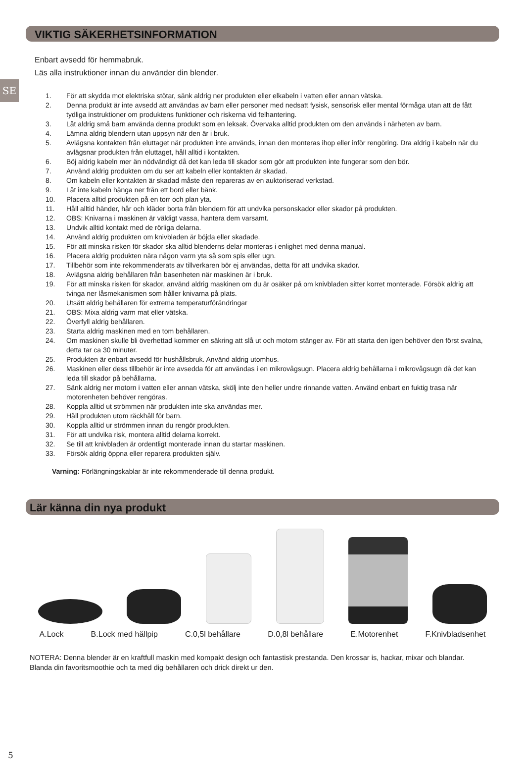VIKTIG SÄKERHETSINFORMATION
SE
Enbart avsedd för hemmabruk.
Läs alla instruktioner innan du använder din blender.
1. För att skydda mot elektriska stötar, sänk aldrig ner produkten eller elkabeln i vatten eller annan vätska.
2. Denna produkt är inte avsedd att användas av barn eller personer med nedsatt fysisk, sensorisk eller mental förmåga utan att de fått tydliga instruktioner om produktens funktioner och riskerna vid felhantering.
3. Låt aldrig små barn använda denna produkt som en leksak. Övervaka alltid produkten om den används i närheten av barn.
4. Lämna aldrig blendern utan uppsyn när den är i bruk.
5. Avlägsna kontakten från eluttaget när produkten inte används, innan den monteras ihop eller inför rengöring. Dra aldrig i kabeln när du avlägsnar produkten från eluttaget, håll alltid i kontakten.
6. Böj aldrig kabeln mer än nödvändigt då det kan leda till skador som gör att produkten inte fungerar som den bör.
7. Använd aldrig produkten om du ser att kabeln eller kontakten är skadad.
8. Om kabeln eller kontakten är skadad måste den repareras av en auktoriserad verkstad.
9. Låt inte kabeln hänga ner från ett bord eller bänk.
10. Placera alltid produkten på en torr och plan yta.
11. Håll alltid händer, hår och kläder borta från blendern för att undvika personskador eller skador på produkten.
12. OBS: Knivarna i maskinen är väldigt vassa, hantera dem varsamt.
13. Undvik alltid kontakt med de rörliga delarna.
14. Använd aldrig produkten om knivbladen är böjda eller skadade.
15. För att minska risken för skador ska alltid blenderns delar monteras i enlighet med denna manual.
16. Placera aldrig produkten nära någon varm yta så som spis eller ugn.
17. Tillbehör som inte rekommenderats av tillverkaren bör ej användas, detta för att undvika skador.
18. Avlägsna aldrig behållaren från basenheten när maskinen är i bruk.
19. För att minska risken för skador, använd aldrig maskinen om du är osäker på om knivbladen sitter korret monterade. Försök aldrig att tvinga ner låsmekanismen som håller knivarna på plats.
20. Utsätt aldrig behållaren för extrema temperaturförändringar
21. OBS: Mixa aldrig varm mat eller vätska.
22. Överfyll aldrig behållaren.
23. Starta aldrig maskinen med en tom behållaren.
24. Om maskinen skulle bli överhettad kommer en säkring att slå ut och motorn stänger av. För att starta den igen behöver den först svalna, detta tar ca 30 minuter.
25. Produkten är enbart avsedd för hushållsbruk. Använd aldrig utomhus.
26. Maskinen eller dess tillbehör är inte avsedda för att användas i en mikrovågsugn. Placera aldrig behållarna i mikrovågsugn då det kan leda till skador på behållarna.
27. Sänk aldrig ner motorn i vatten eller annan vätska, skölj inte den heller undre rinnande vatten. Använd enbart en fuktig trasa när motorenheten behöver rengöras.
28. Koppla alltid ut strömmen när produkten inte ska användas mer.
29. Håll produkten utom räckhåll för barn.
30. Koppla alltid ur strömmen innan du rengör produkten.
31. För att undvika risk, montera alltid delarna korrekt.
32. Se till att knivbladen är ordentligt monterade innan du startar maskinen.
33. Försök aldrig öppna eller reparera produkten själv.
Varning: Förlängningskablar är inte rekommenderade till denna produkt.
Lär känna din nya produkt
A.Lock B.Lock med hällpip C.0,5l behållare D.0,8l behållare E.Motorenhet F.Knivbladsenhet
NOTERA: Denna blender är en kraftfull maskin med kompakt design och fantastisk prestanda. Den krossar is, hackar, mixar och blandar. Blanda din favoritsmoothie och ta med dig behållaren och drick direkt ur den.
5